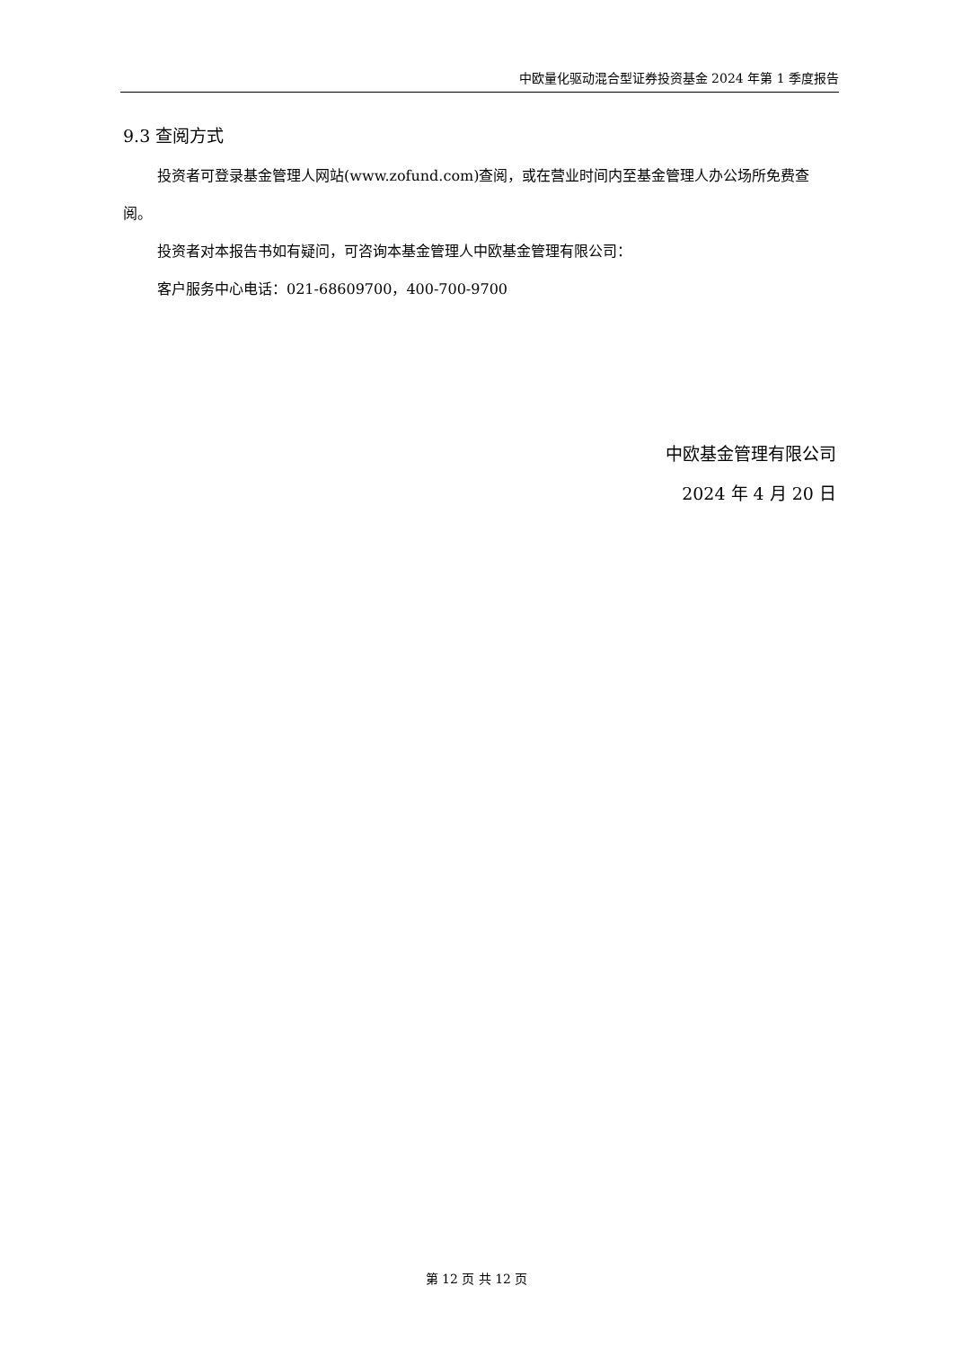中欧量化驱动混合型证券投资基金 2024 年第 1 季度报告
9.3 查阅方式
投资者可登录基金管理人网站(www.zofund.com)查阅，或在营业时间内至基金管理人办公场所免费查阅。
投资者对本报告书如有疑问，可咨询本基金管理人中欧基金管理有限公司：
客户服务中心电话：021-68609700，400-700-9700
中欧基金管理有限公司
2024 年 4 月 20 日
第 12 页 共 12 页